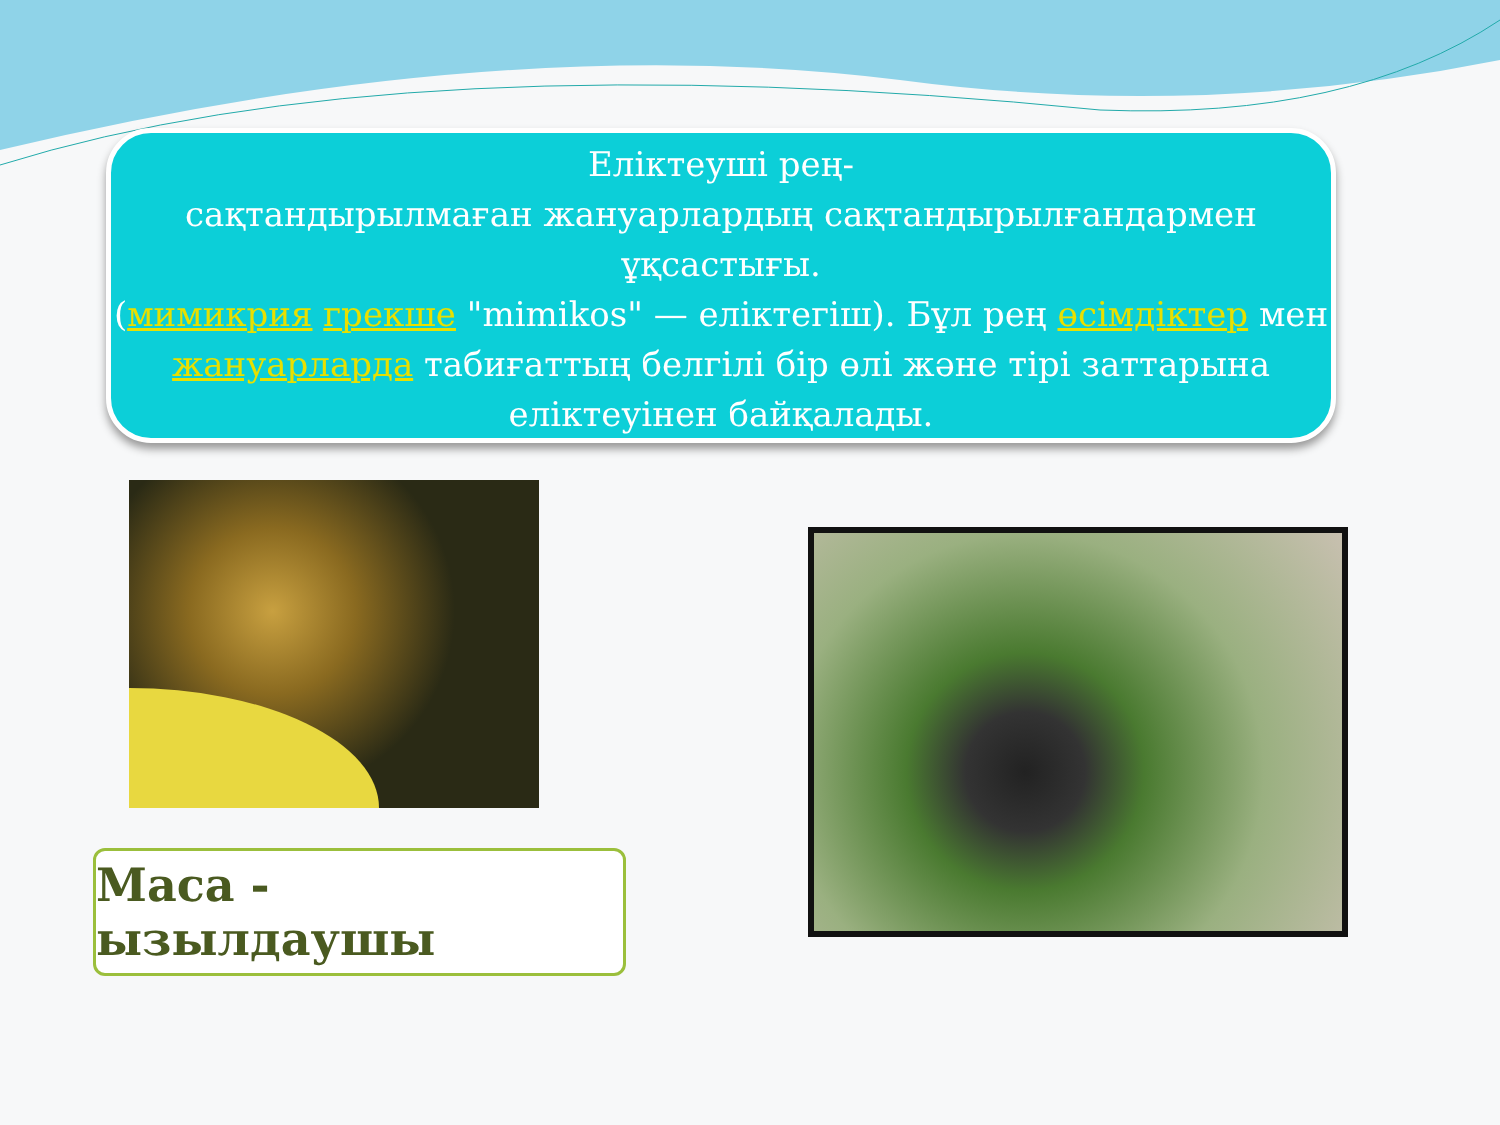Еліктеуші рең-
сақтандырылмаған жануарлардың сақтандырылғандармен ұқсастығы.
(мимикрия грекше "mimikos" — еліктегіш). Бұл рең өсімдіктер мен жануарларда табиғаттың белгілі бір өлі және тірі заттарына еліктеуінен байқалады.
Маса - ызылдаушы